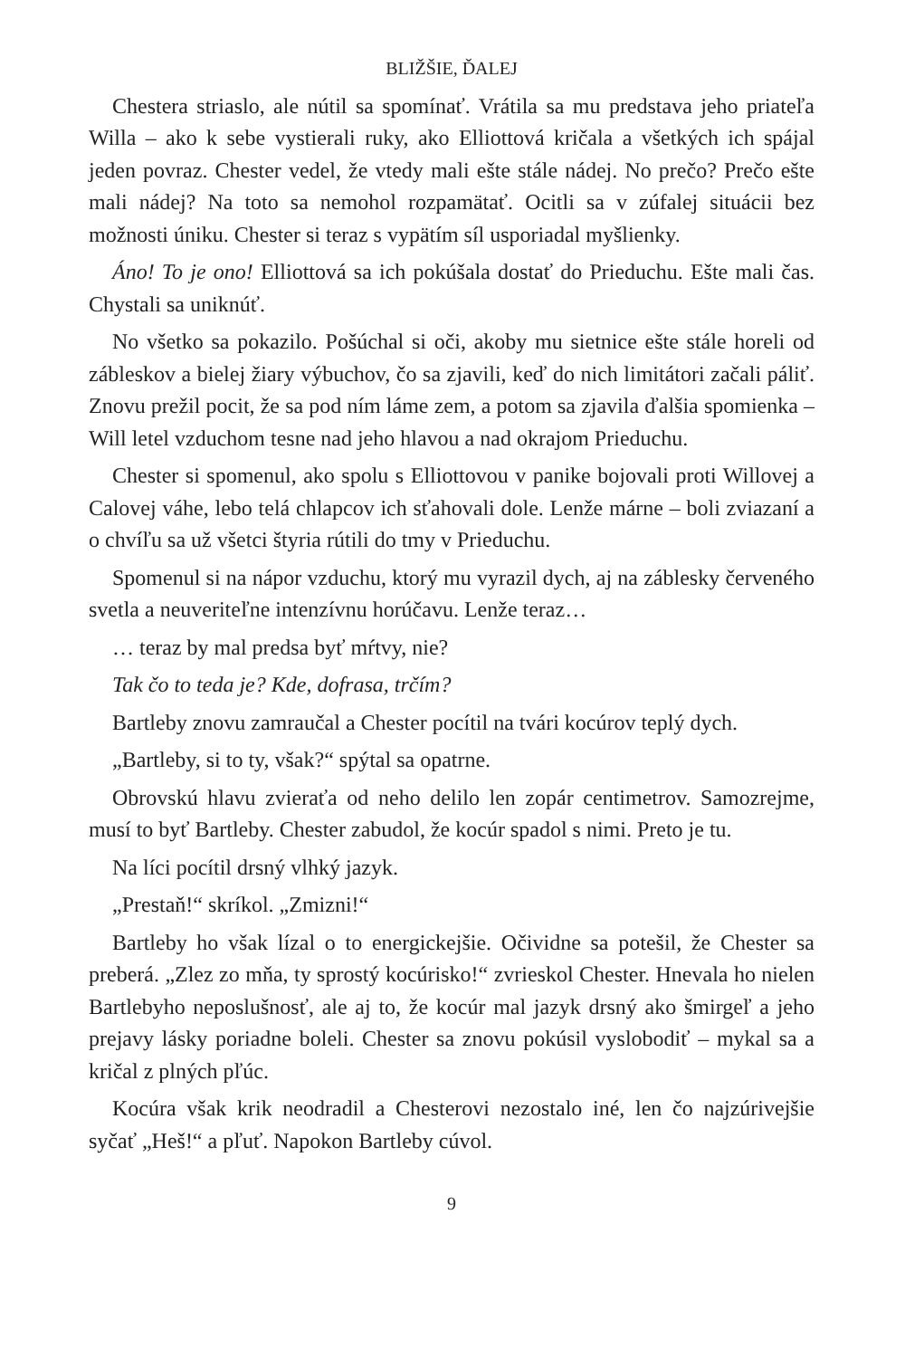BLIŽŠIE, ĎALEJ
Chestera striaslo, ale nútil sa spomínať. Vrátila sa mu predstava jeho priateľa Willa – ako k sebe vystierali ruky, ako Elliottová kričala a všetkých ich spájal jeden povraz. Chester vedel, že vtedy mali ešte stále nádej. No prečo? Prečo ešte mali nádej? Na toto sa nemohol rozpamätať. Ocitli sa v zúfalej situácii bez možnosti úniku. Chester si teraz s vypätím síl usporiadal myšlienky.
Áno! To je ono! Elliottová sa ich pokúšala dostať do Prieduchu. Ešte mali čas. Chystali sa uniknúť.
No všetko sa pokazilo. Pošúchal si oči, akoby mu sietnice ešte stále horeli od zábleskov a bielej žiary výbuchov, čo sa zjavili, keď do nich limitátori začali páliť. Znovu prežil pocit, že sa pod ním láme zem, a potom sa zjavila ďalšia spomienka – Will letel vzduchom tesne nad jeho hlavou a nad okrajom Prieduchu.
Chester si spomenul, ako spolu s Elliottovou v panike bojovali proti Willovej a Calovej váhe, lebo telá chlapcov ich sťahovali dole. Lenže márne – boli zviazaní a o chvíľu sa už všetci štyria rútili do tmy v Prieduchu.
Spomenul si na nápor vzduchu, ktorý mu vyrazil dych, aj na záblesky červeného svetla a neuveriteľne intenzívnu horúčavu. Lenže teraz…
… teraz by mal predsa byť mŕtvy, nie?
Tak čo to teda je? Kde, dofrasa, trčím?
Bartleby znovu zamraučal a Chester pocítil na tvári kocúrov teplý dych.
„Bartleby, si to ty, však?“ spýtal sa opatrne.
Obrovskú hlavu zvieraťa od neho delilo len zopár centimetrov. Samozrejme, musí to byť Bartleby. Chester zabudol, že kocúr spadol s nimi. Preto je tu.
Na líci pocítil drsný vlhký jazyk.
„Prestaň!“ skríkol. „Zmizni!“
Bartleby ho však lízal o to energickejšie. Očividne sa potešil, že Chester sa preberá. „Zlez zo mňa, ty sprostý kocúrisko!“ zvrieskol Chester. Hnevala ho nielen Bartlebyho neposlušnosť, ale aj to, že kocúr mal jazyk drsný ako šmirgeľ a jeho prejavy lásky poriadne boleli. Chester sa znovu pokúsil vyslobodiť – mykal sa a kričal z plných pľúc.
Kocúra však krik neodradil a Chesterovi nezostalo iné, len čo najzúrivejšie syčať „Heš!“ a pľuť. Napokon Bartleby cúvol.
9